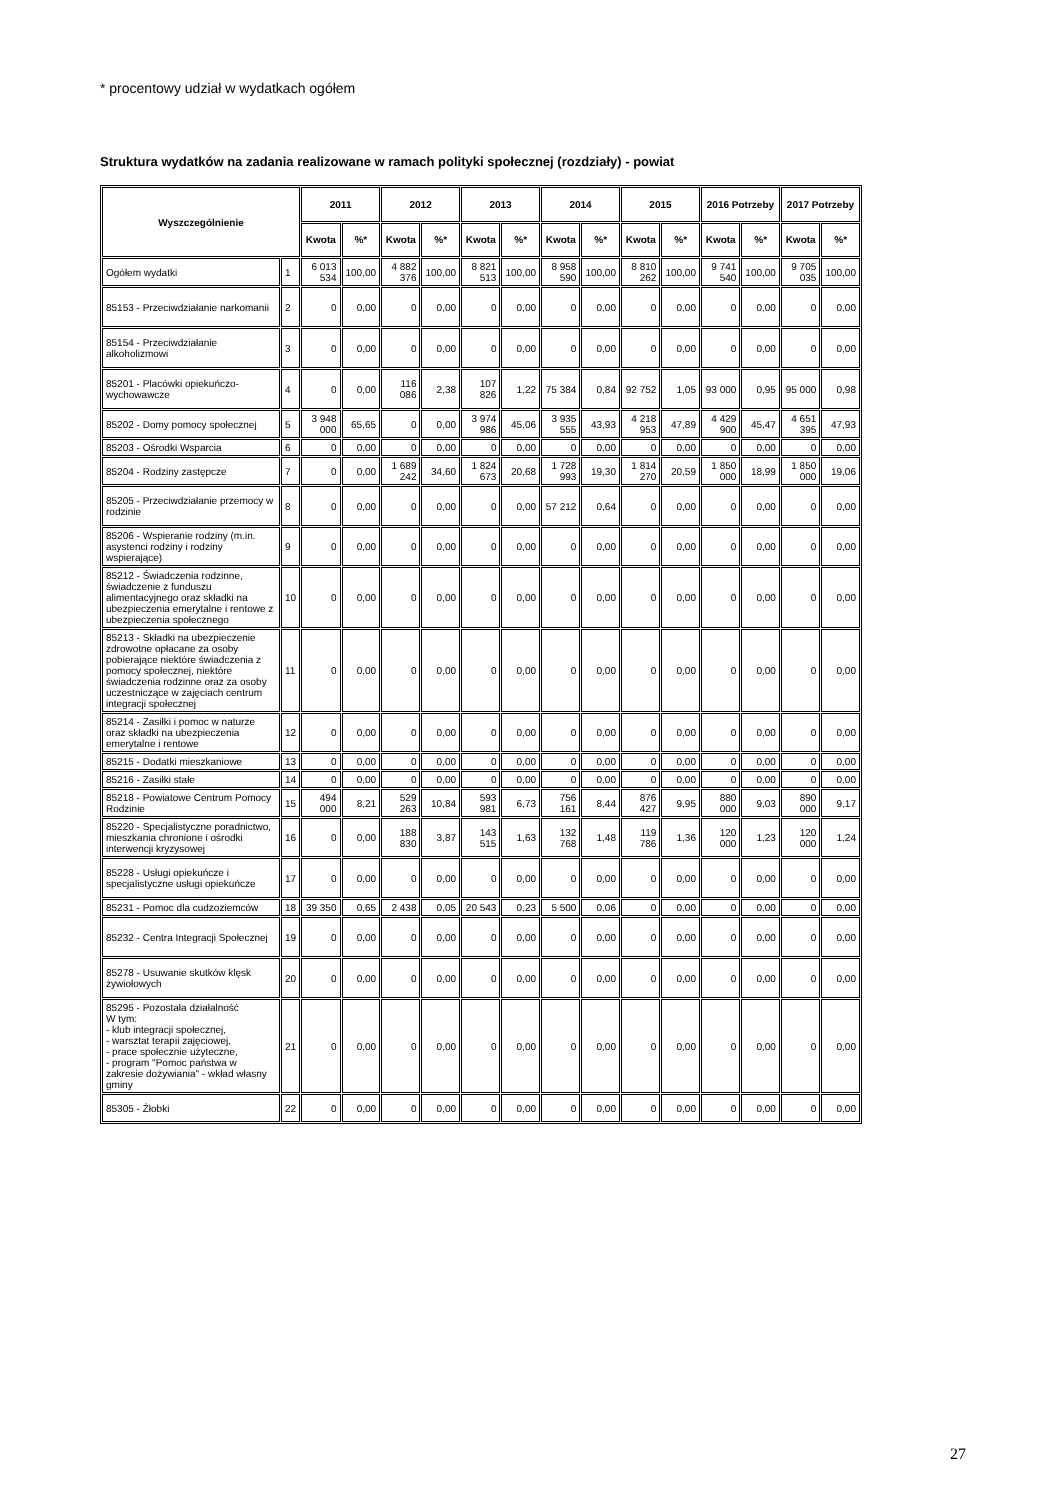* procentowy udział w wydatkach ogółem
Struktura wydatków na zadania realizowane w ramach polityki społecznej (rozdziały) - powiat
| Wyszczególnienie | | 2011 | | 2012 | | 2013 | | 2014 | | 2015 | | 2016 Potrzeby | | 2017 Potrzeby | |
| --- | --- | --- | --- | --- | --- | --- | --- | --- | --- | --- | --- | --- | --- | --- | --- |
| | | Kwota | %* | Kwota | %* | Kwota | %* | Kwota | %* | Kwota | %* | Kwota | %* | Kwota | %* |
| Ogółem wydatki | 1 | 6 013 534 | 100,00 | 4 882 376 | 100,00 | 8 821 513 | 100,00 | 8 958 590 | 100,00 | 8 810 262 | 100,00 | 9 741 540 | 100,00 | 9 705 035 | 100,00 |
| 85153 - Przeciwdziałanie narkomanii | 2 | 0 | 0,00 | 0 | 0,00 | 0 | 0,00 | 0 | 0,00 | 0 | 0,00 | 0 | 0,00 | 0 | 0,00 |
| 85154 - Przeciwdziałanie alkoholizmowi | 3 | 0 | 0,00 | 0 | 0,00 | 0 | 0,00 | 0 | 0,00 | 0 | 0,00 | 0 | 0,00 | 0 | 0,00 |
| 85201 - Placówki opiekuńczo-wychowawcze | 4 | 0 | 0,00 | 116 086 | 2,38 | 107 826 | 1,22 | 75 384 | 0,84 | 92 752 | 1,05 | 93 000 | 0,95 | 95 000 | 0,98 |
| 85202 - Domy pomocy społecznej | 5 | 3 948 000 | 65,65 | 0 | 0,00 | 3 974 986 | 45,06 | 3 935 555 | 43,93 | 4 218 953 | 47,89 | 4 429 900 | 45,47 | 4 651 395 | 47,93 |
| 85203 - Ośrodki Wsparcia | 6 | 0 | 0,00 | 0 | 0,00 | 0 | 0,00 | 0 | 0,00 | 0 | 0,00 | 0 | 0,00 | 0 | 0,00 |
| 85204 - Rodziny zastępcze | 7 | 0 | 0,00 | 1 689 242 | 34,60 | 1 824 673 | 20,68 | 1 728 993 | 19,30 | 1 814 270 | 20,59 | 1 850 000 | 18,99 | 1 850 000 | 19,06 |
| 85205 - Przeciwdziałanie przemocy w rodzinie | 8 | 0 | 0,00 | 0 | 0,00 | 0 | 0,00 | 57 212 | 0,64 | 0 | 0,00 | 0 | 0,00 | 0 | 0,00 |
| 85206 - Wspieranie rodziny (m.in. asystenci rodziny i rodziny wspierające) | 9 | 0 | 0,00 | 0 | 0,00 | 0 | 0,00 | 0 | 0,00 | 0 | 0,00 | 0 | 0,00 | 0 | 0,00 |
| 85212 - Świadczenia rodzinne, świadczenie z funduszu alimentacyjnego oraz składki na ubezpieczenia emerytalne i rentowe z ubezpieczenia społecznego | 10 | 0 | 0,00 | 0 | 0,00 | 0 | 0,00 | 0 | 0,00 | 0 | 0,00 | 0 | 0,00 | 0 | 0,00 |
| 85213 - Składki na ubezpieczenie zdrowotne opłacane za osoby pobierające niektóre świadczenia z pomocy społecznej, niektóre świadczenia rodzinne oraz za osoby uczestniczące w zajęciach centrum integracji społecznej | 11 | 0 | 0,00 | 0 | 0,00 | 0 | 0,00 | 0 | 0,00 | 0 | 0,00 | 0 | 0,00 | 0 | 0,00 |
| 85214 - Zasiłki i pomoc w naturze oraz składki na ubezpieczenia emerytalne i rentowe | 12 | 0 | 0,00 | 0 | 0,00 | 0 | 0,00 | 0 | 0,00 | 0 | 0,00 | 0 | 0,00 | 0 | 0,00 |
| 85215 - Dodatki mieszkaniowe | 13 | 0 | 0,00 | 0 | 0,00 | 0 | 0,00 | 0 | 0,00 | 0 | 0,00 | 0 | 0,00 | 0 | 0,00 |
| 85216 - Zasiłki stałe | 14 | 0 | 0,00 | 0 | 0,00 | 0 | 0,00 | 0 | 0,00 | 0 | 0,00 | 0 | 0,00 | 0 | 0,00 |
| 85218 - Powiatowe Centrum Pomocy Rodzinie | 15 | 494 000 | 8,21 | 529 263 | 10,84 | 593 981 | 6,73 | 756 161 | 8,44 | 876 427 | 9,95 | 880 000 | 9,03 | 890 000 | 9,17 |
| 85220 - Specjalistyczne poradnictwo, mieszkania chronione i ośrodki interwencji kryzysowej | 16 | 0 | 0,00 | 188 830 | 3,87 | 143 515 | 1,63 | 132 768 | 1,48 | 119 786 | 1,36 | 120 000 | 1,23 | 120 000 | 1,24 |
| 85228 - Usługi opiekuńcze i specjalistyczne usługi opiekuńcze | 17 | 0 | 0,00 | 0 | 0,00 | 0 | 0,00 | 0 | 0,00 | 0 | 0,00 | 0 | 0,00 | 0 | 0,00 |
| 85231 - Pomoc dla cudzoziemców | 18 | 39 350 | 0,65 | 2 438 | 0,05 | 20 543 | 0,23 | 5 500 | 0,06 | 0 | 0,00 | 0 | 0,00 | 0 | 0,00 |
| 85232 - Centra Integracji Społecznej | 19 | 0 | 0,00 | 0 | 0,00 | 0 | 0,00 | 0 | 0,00 | 0 | 0,00 | 0 | 0,00 | 0 | 0,00 |
| 85278 - Usuwanie skutków klęsk żywiołowych | 20 | 0 | 0,00 | 0 | 0,00 | 0 | 0,00 | 0 | 0,00 | 0 | 0,00 | 0 | 0,00 | 0 | 0,00 |
| 85295 - Pozostała działalność W tym: - klub integracji społecznej, - warsztat terapii zajęciowej, - prace społecznie użyteczne, - program "Pomoc państwa w zakresie dożywiania" - wkład własny gminy | 21 | 0 | 0,00 | 0 | 0,00 | 0 | 0,00 | 0 | 0,00 | 0 | 0,00 | 0 | 0,00 | 0 | 0,00 |
| 85305 - Żłobki | 22 | 0 | 0,00 | 0 | 0,00 | 0 | 0,00 | 0 | 0,00 | 0 | 0,00 | 0 | 0,00 | 0 | 0,00 |
27